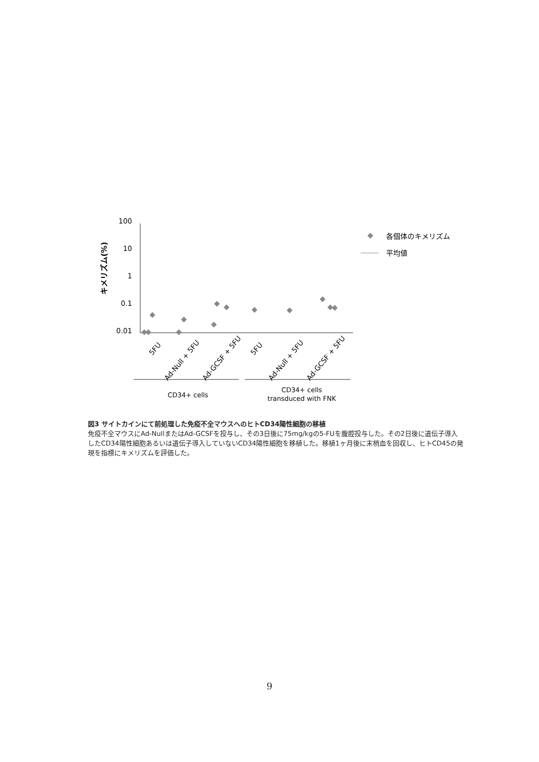100
10
1
0.1
0.01
キメリズム(%)
5FU
Ad-Null + 5FU
Ad-GCSF + 5FU
5FU
Ad-Null + 5FU
Ad-GCSF + 5FU
CD34+ cells
CD34+ cells
transduced with FNK
各個体のキメリズム
平均値
図3 サイトカインにて前処理した免疫不全マウスへのヒトCD34陽性細胞の移植
免疫不全マウスにAd-NullまたはAd-GCSFを投与し、その3日後に75mg/kgの5-FUを腹腔投与した。その2日後に遺伝子導入したCD34陽性細胞あるいは遺伝子導入していないCD34陽性細胞を移植した。移植1ヶ月後に末梢血を回収し、ヒトCD45の発現を指標にキメリズムを評価した。
9